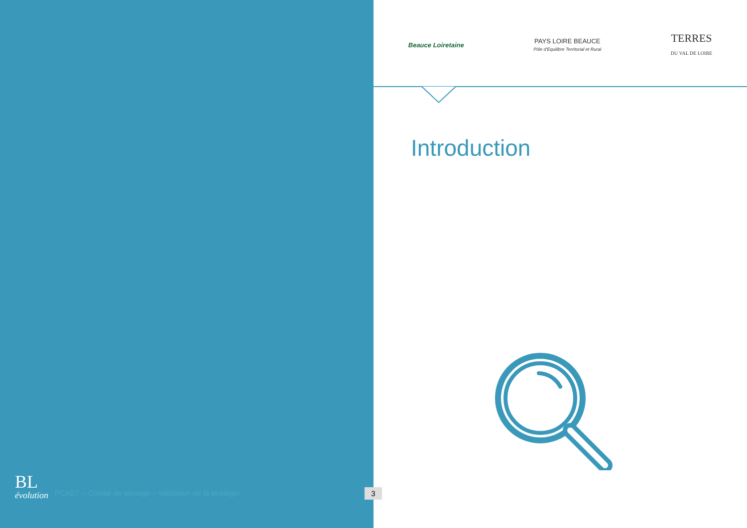Beauce Loiretaine
PAYS LOIRE BEAUCE
Pôle d'Equilibre Territorial et Rural
TERRES
DU VAL DE LOIRE
Introduction
BL
évolution
PCAET – Comité de pilotage – Validation de la stratégie
3